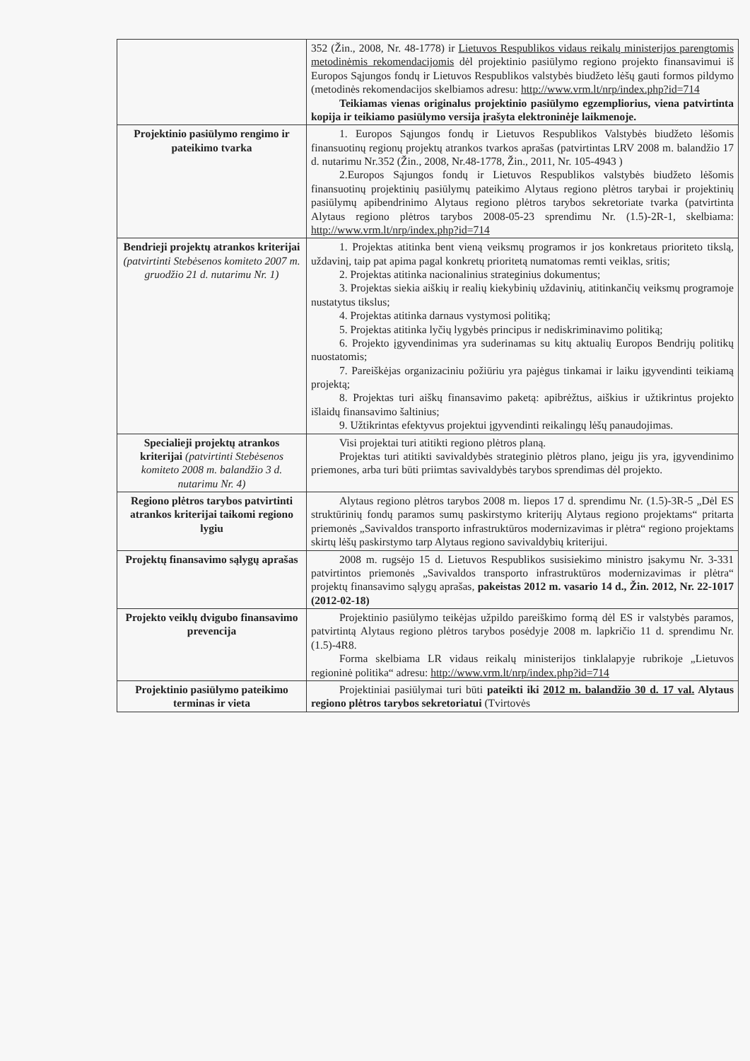| | 352 (Žin., 2008, Nr. 48-1778) ir Lietuvos Respublikos vidaus reikalų ministerijos parengtomis metodinėmis rekomendacijomis dėl projektinio pasiūlymo regiono projekto finansavimui iš Europos Sąjungos fondų ir Lietuvos Respublikos valstybės biudžeto lėšų gauti formos pildymo (metodinės rekomendacijos skelbiamos adresu: http://www.vrm.lt/nrp/index.php?id=714 Teikiamas vienas originalus projektinio pasiūlymo egzempliorius, viena patvirtinta kopija ir teikiamo pasiūlymo versija įrašyta elektroninėje laikmenoje. |
| Projektinio pasiūlymo rengimo ir pateikimo tvarka | 1. Europos Sąjungos fondų ir Lietuvos Respublikos Valstybės biudžeto lėšomis finansuotinų regionų projektų atrankos tvarkos aprašas (patvirtintas LRV 2008 m. balandžio 17 d. nutarimu Nr.352 (Žin., 2008, Nr.48-1778, Žin., 2011, Nr. 105-4943 ) 2.Europos Sąjungos fondų ir Lietuvos Respublikos valstybės biudžeto lėšomis finansuotinų projektinių pasiūlymų pateikimo Alytaus regiono plėtros tarybai ir projektinių pasiūlymų apibendrinimo Alytaus regiono plėtros tarybos sekretoriate tvarka (patvirtinta Alytaus regiono plėtros tarybos 2008-05-23 sprendimu Nr. (1.5)-2R-1, skelbiama: http://www.vrm.lt/nrp/index.php?id=714 |
| Bendrieji projektų atrankos kriterijai (patvirtinti Stebėsenos komiteto 2007 m. gruodžio 21 d. nutarimu Nr. 1) | 1. Projektas atitinka bent vieną veiksmų programos ir jos konkretaus prioriteto tikslą, uždavinį, taip pat apima pagal konkretų prioritetą numatomas remti veiklas, sritis; 2. Projektas atitinka nacionalinius strateginius dokumentus; 3. Projektas siekia aiškių ir realių kiekybinių uždavinių, atitinkančių veiksmų programoje nustatytus tikslus; 4. Projektas atitinka darnaus vystymosi politiką; 5. Projektas atitinka lyčių lygybės principus ir nediskriminavimo politiką; 6. Projekto įgyvendinimas yra suderinamas su kitų aktualių Europos Bendrijų politikų nuostatomis; 7. Pareiškėjas organizaciniu požiūriu yra pajėgus tinkamai ir laiku įgyvendinti teikiamą projektą; 8. Projektas turi aiškų finansavimo paketą: apibrėžtus, aiškius ir užtikrintus projekto išlaidų finansavimo šaltinius; 9. Užtikrintas efektyvus projektui įgyvendinti reikalingų lėšų panaudojimas. |
| Specialieji projektų atrankos kriterijai (patvirtinti Stebėsenos komiteto 2008 m. balandžio 3 d. nutarimu Nr. 4) | Visi projektai turi atitikti regiono plėtros planą. Projektas turi atitikti savivaldybės strateginio plėtros plano, jeigu jis yra, įgyvendinimo priemones, arba turi būti priimtas savivaldybės tarybos sprendimas dėl projekto. |
| Regiono plėtros tarybos patvirtinti atrankos kriterijai taikomi regiono lygiu | Alytaus regiono plėtros tarybos 2008 m. liepos 17 d. sprendimu Nr. (1.5)-3R-5 „Dėl ES struktūrinių fondų paramos sumų paskirstymo kriterijų Alytaus regiono projektams“ pritarta priemonės „Savivaldos transporto infrastruktūros modernizavimas ir plėtra“ regiono projektams skirtų lėšų paskirstymo tarp Alytaus regiono savivaldybių kriterijui. |
| Projektų finansavimo sąlygų aprašas | 2008 m. rugsėjo 15 d. Lietuvos Respublikos susisiekimo ministro įsakymu Nr. 3-331 patvirtintos priemonės „Savivaldos transporto infrastruktūros modernizavimas ir plėtra“ projektų finansavimo sąlygų aprašas, pakeistas 2012 m. vasario 14 d., Žin. 2012, Nr. 22-1017 (2012-02-18) |
| Projekto veiklų dvigubo finansavimo prevencija | Projektinio pasiūlymo teikėjas užpildo pareiškimo formą dėl ES ir valstybės paramos, patvirtintą Alytaus regiono plėtros tarybos posėdyje 2008 m. lapkričio 11 d. sprendimu Nr. (1.5)-4R8. Forma skelbiama LR vidaus reikalų ministerijos tinklalapyje rubrikoje „Lietuvos regioninė politika“ adresu: http://www.vrm.lt/nrp/index.php?id=714 |
| Projektinio pasiūlymo pateikimo terminas ir vieta | Projektiniai pasiūlymai turi būti pateikti iki 2012 m. balandžio 30 d. 17 val. Alytaus regiono plėtros tarybos sekretoriatui (Tvirtovės |